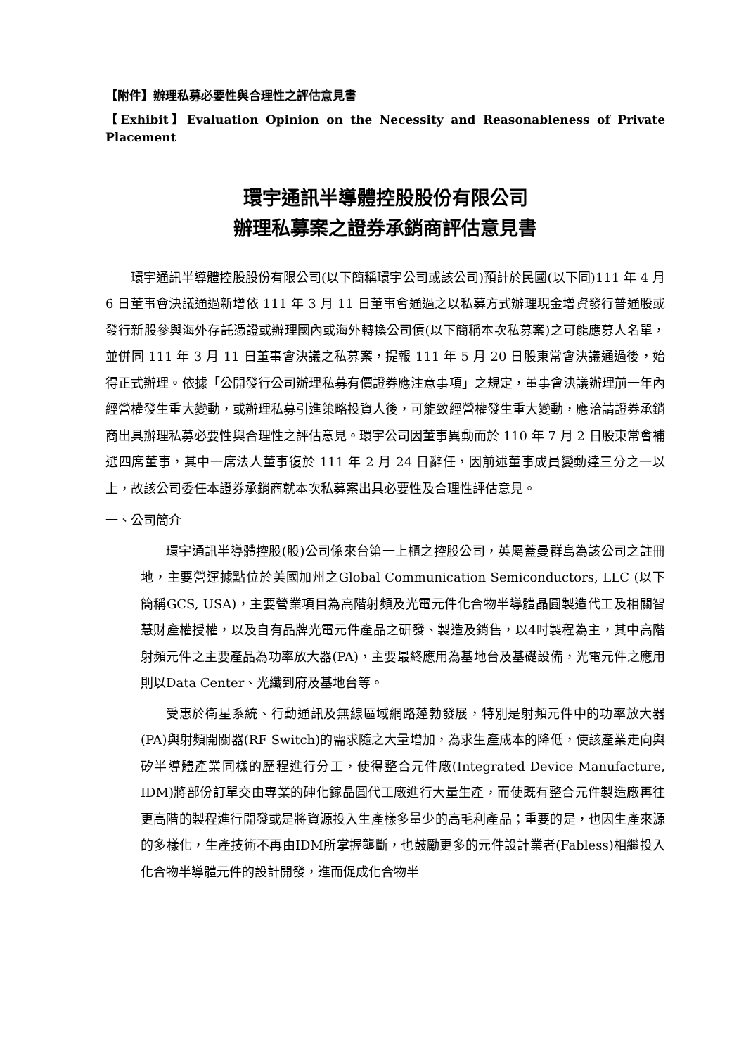【附件】辦理私募必要性與合理性之評估意見書
【Exhibit】Evaluation Opinion on the Necessity and Reasonableness of Private Placement
環宇通訊半導體控股股份有限公司
辦理私募案之證券承銷商評估意見書
環宇通訊半導體控股股份有限公司(以下簡稱環宇公司或該公司)預計於民國(以下同)111 年 4 月 6 日董事會決議通過新增依 111 年 3 月 11 日董事會通過之以私募方式辦理現金增資發行普通股或發行新股參與海外存託憑證或辦理國內或海外轉換公司債(以下簡稱本次私募案)之可能應募人名單，並併同 111 年 3 月 11 日董事會決議之私募案，提報 111 年 5 月 20 日股東常會決議通過後，始得正式辦理。依據「公開發行公司辦理私募有價證券應注意事項」之規定，董事會決議辦理前一年內經營權發生重大變動，或辦理私募引進策略投資人後，可能致經營權發生重大變動，應洽請證券承銷商出具辦理私募必要性與合理性之評估意見。環宇公司因董事異動而於 110 年 7 月 2 日股東常會補選四席董事，其中一席法人董事復於 111 年 2 月 24 日辭任，因前述董事成員變動達三分之一以上，故該公司委任本證券承銷商就本次私募案出具必要性及合理性評估意見。
一、公司簡介
環宇通訊半導體控股(股)公司係來台第一上櫃之控股公司，英屬蓋曼群島為該公司之註冊地，主要營運據點位於美國加州之Global Communication Semiconductors, LLC (以下簡稱GCS, USA)，主要營業項目為高階射頻及光電元件化合物半導體晶圓製造代工及相關智慧財產權授權，以及自有品牌光電元件產品之研發、製造及銷售，以4吋製程為主，其中高階射頻元件之主要產品為功率放大器(PA)，主要最終應用為基地台及基礎設備，光電元件之應用則以Data Center、光纖到府及基地台等。
受惠於衛星系統、行動通訊及無線區域網路蓬勃發展，特別是射頻元件中的功率放大器(PA)與射頻開關器(RF Switch)的需求隨之大量增加，為求生產成本的降低，使該產業走向與矽半導體產業同樣的歷程進行分工，使得整合元件廠(Integrated Device Manufacture, IDM)將部份訂單交由專業的砷化鎵晶圓代工廠進行大量生產，而使既有整合元件製造廠再往更高階的製程進行開發或是將資源投入生產樣多量少的高毛利產品；重要的是，也因生產來源的多樣化，生產技術不再由IDM所掌握壟斷，也鼓勵更多的元件設計業者(Fabless)相繼投入化合物半導體元件的設計開發，進而促成化合物半